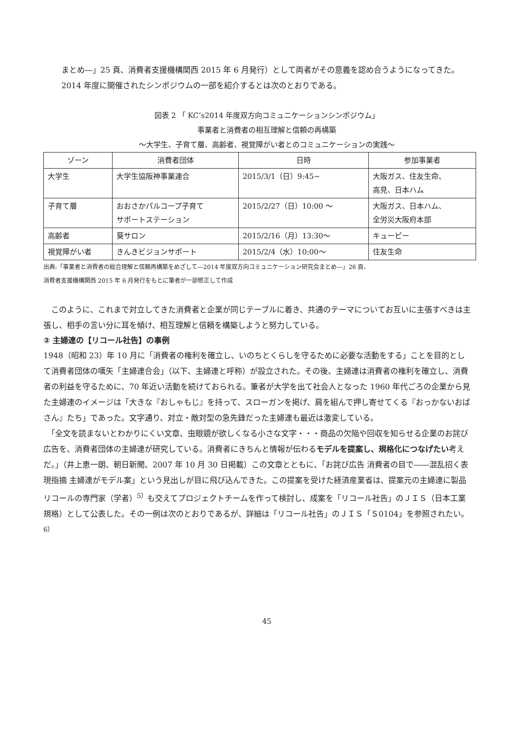まとめ―」25 頁、消費者支援機構関西 2015 年 6 月発行）として両者がその意義を認め合うようになってきた。2014 年度に開催されたシンポジウムの一部を紹介するとは次のとおりである。
図表 2 「 KC’s2014 年度双方向コミュニケーションシンポジウム」
事業者と消費者の相互理解と信頼の再構築
～大学生、子育て層、高齢者、視覚障がい者とのコミュニケーションの実践～
| ゾーン | 消費者団体 | 日時 | 参加事業者 |
| --- | --- | --- | --- |
| 大学生 | 大学生協阪神事業連合 | 2015/3/1（日）9:45~ | 大阪ガス、住友生命、 高見、日本ハム |
| 子育て層 | おおさかパルコープ子育て サポートステーション | 2015/2/27（日）10:00 ～ | 大阪ガス、日本ハム、 全労災大阪府本部 |
| 高齢者 | 葵サロン | 2015/2/16（月）13:30～ | キューピー |
| 視覚障がい者 | きんきビジョンサポート | 2015/2/4（水）10:00～ | 住友生命 |
出典:「事業者と消費者の総合理解と信頼再構築をめざして―2014 年度双方向コミュニケーション研究会まとめ―」26 頁、
消費者支援機構関西 2015 年 6 月発行をもとに筆者が一部修正して作成
　このように、これまで対立してきた消費者と企業が同じテーブルに着き、共通のテーマについてお互いに主張すべきは主張し、相手の言い分に耳を傾け、相互理解と信頼を構築しようと努力している。
② 主婦連の【リコール社告】の事例
1948（昭和 23）年 10 月に「消費者の権利を確立し、いのちとくらしを守るために必要な活動をする」ことを目的として消費者団体の嚆矢「主婦連合会」（以下、主婦連と呼称）が設立された。その後、主婦連は消費者の権利を確立し、消費者の利益を守るために、70 年近い活動を続けておられる。筆者が大学を出て社会人となった 1960 年代ごろの企業から見た主婦連のイメージは「大きな『おしゃもじ』を持って、スローガンを掲げ、肩を組んで押し寄せてくる『おっかないおばさん』たち」であった。文字通り、対立・敵対型の急先鋒だった主婦連も最近は激変している。
　「全文を読まないとわかりにくい文章、虫眼鏡が欲しくなる小さな文字・・・商品の欠陥や回収を知らせる企業のお詫び広告を、消費者団体の主婦連が研究している。消費者にきちんと情報が伝わるモデルを提案し、規格化につなげたい考えだ。」（井上恵一朗、朝日新聞、2007 年 10 月 30 日掲載）この文章とともに、「お詫び広告 消費者の目で――混乱招く表現指摘 主婦連がモデル案」という見出しが目に飛び込んできた。この提案を受けた経済産業省は、提案元の主婦連に製品リコールの専門家（学者）<sup>5）</sup>も交えてプロジェクトチームを作って検討し、成案を「リコール社告」のＪＩＳ（日本工業規格）として公表した。その一例は次のとおりであるが、詳細は「リコール社告」のＪＩＳ「Ｓ0104」を参照されたい。<sup>6）</sup>
45